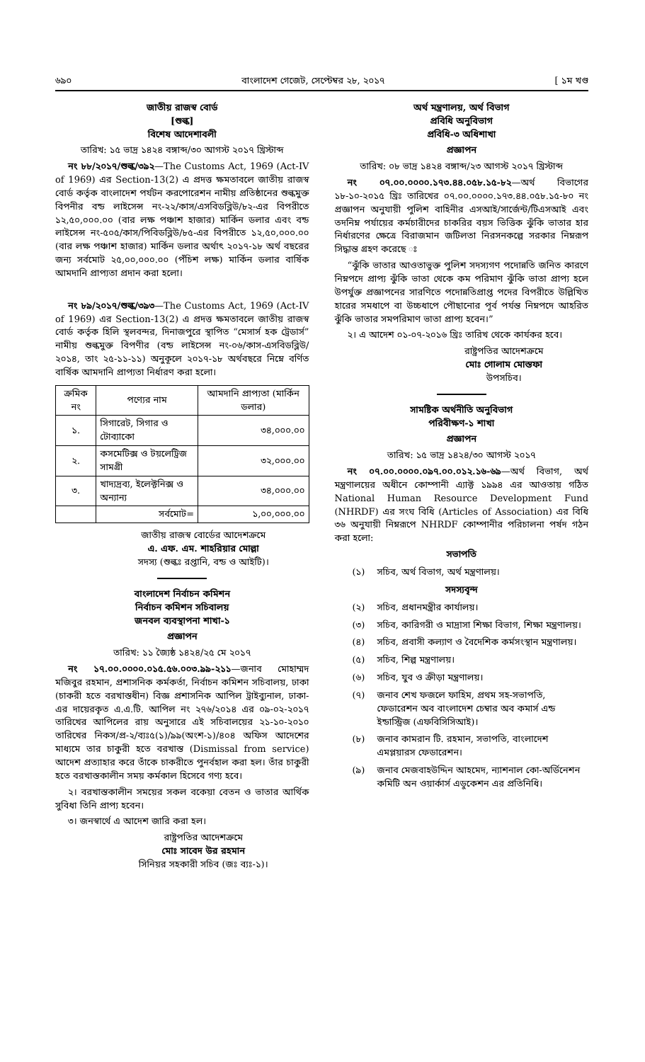৬৯০ বাংলাদেশ গেজেট, সেপ্টেম্বর ২৮, ২০১৭ [ ১ম খণ্ড
জাতীয় রাজস্ব বোর্ড
[শুল্ক]
বিশেষ আদেশাবলী
তারিখ: ১৫ ভাদ্র ১৪২৪ বঙ্গাব্দ/৩০ আগস্ট ২০১৭ খ্রিস্টাব্দ
নং ৮৮/২০১৭/শুল্ক/৩৯২—The Customs Act, 1969 (Act-IV of 1969) এর Section-13(2) এ প্রদত্ত ক্ষমতাবলে জাতীয় রাজস্ব বোর্ড কর্তৃক বাংলাদেশ পর্যটন করপোরেশন নামীয় প্রতিষ্ঠানের শুল্কমুক্ত বিপনীর বন্ড লাইসেন্স নং-২২/কাস/এসবিডব্লিউ/৮২-এর বিপরীতে ১২,৫০,০০০.০০ (বার লক্ষ পঞ্চাশ হাজার) মার্কিন ডলার এবং বন্ড লাইসেন্স নং-৫০৫/কাস/পিবিডব্লিউ/৮৫-এর বিপরীতে ১২,৫০,০০০.০০ (বার লক্ষ পঞ্চাশ হাজার) মার্কিন ডলার অর্থাৎ ২০১৭-১৮ অর্থ বছরের জন্য সর্বমোট ২৫,০০,০০০.০০ (পঁচিশ লক্ষ) মার্কিন ডলার বার্ষিক আমদানি প্রাপ্যতা প্রদান করা হলো।
নং ৮৯/২০১৭/শুল্ক/৩৯৩—The Customs Act, 1969 (Act-IV of 1969) এর Section-13(2) এ প্রদত্ত ক্ষমতাবলে জাতীয় রাজস্ব বোর্ড কর্তৃক হিলি স্থলবন্দর, দিনাজপুরে স্থাপিত “মেসার্স হক ট্রেডার্স” নামীয় শুল্কমুক্ত বিপণীর (বন্ড লাইসেন্স নং-০৬/কাস-এসবিডব্লিউ/২০১৪, তাং ২৫-১১-১১) অনুকূলে ২০১৭-১৮ অর্থবছরে নিম্নে বর্ণিত বার্ষিক আমদানি প্রাপ্যতা নির্ধারণ করা হলো।
| ক্রমিক নং | পণ্যের নাম | আমদানি প্রাপ্যতা (মার্কিন ডলার) |
| --- | --- | --- |
| ১. | সিগারেট, সিগার ও টোব্যাকো | ৩৪,০০০.০০ |
| ২. | কসমেটিক্স ও টয়লেট্রিজ সামগ্রী | ৩২,০০০.০০ |
| ৩. | খাদ্যদ্রব্য, ইলেক্টনিক্স ও অন্যান্য | ৩৪,০০০.০০ |
| | সর্বমোট= | ১,০০,০০০.০০ |
জাতীয় রাজস্ব বোর্ডের আদেশক্রমে
এ. এফ. এম. শাহরিয়ার মোল্লা
সদস্য (শুল্কঃ রপ্তানি, বন্ড ও আইটি)।
বাংলাদেশ নির্বাচন কমিশন
নির্বাচন কমিশন সচিবালয়
জনবল ব্যবস্থাপনা শাখা-১
প্রজ্ঞাপন
তারিখ: ১১ জ্যৈষ্ঠ ১৪২৪/২৫ মে ২০১৭
নং ১৭.০০.০০০০.০১৫.৫৬.০০৩.৯৯-২১১—জনাব মোহাম্মদ মজিবুর রহমান, প্রশাসনিক কর্মকর্তা, নির্বাচন কমিশন সচিবালয়, ঢাকা (চাকরী হতে বরখাস্তধীন) বিজ্ঞ প্রশাসনিক আপিল ট্রাইব্যুনাল, ঢাকা-এর দায়েরকৃত এ.এ.টি. আপিল নং ২৭৬/২০১৪ এর ০৯-০২-২০১৭ তারিখের আপিলের রায় অনুসারে এই সচিবালয়ের ২১-১০-২০১০ তারিখের নিকস/প্র-২/ব্যঃ৫(১)/৯৯(অংশ-১)/৪০৪ অফিস আদেশের মাধ্যমে তার চাকুরী হতে বরখাস্ত (Dismissal from service) আদেশ প্রত্যাহার করে তাঁকে চাকরীতে পুনর্বহাল করা হল। তাঁর চাকুরী হতে বরখাস্তকালীন সময় কর্মকাল হিসেবে গণ্য হবে।
২। বরখাস্তকালীন সময়ের সকল বকেয়া বেতন ও ভাতার আর্থিক সুবিধা তিনি প্রাপ্য হবেন।
৩। জনস্বার্থে এ আদেশ জারি করা হল।
রাষ্ট্রপতির আদেশক্রমে
মোঃ সাবেদ উর রহমান
সিনিয়র সহকারী সচিব (জঃ ব্যঃ-১)।
অর্থ মন্ত্রণালয়, অর্থ বিভাগ
প্রবিধি অনুবিভাগ
প্রবিধি-৩ অধিশাখা
প্রজ্ঞাপন
তারিখ: ০৮ ভাদ্র ১৪২৪ বঙ্গাব্দ/২৩ আগস্ট ২০১৭ খ্রিস্টাব্দ
নং ০৭.০০.০০০০.১৭৩.৪৪.০৫৮.১৫-৮২—অর্থ বিভাগের ১৮-১০-২০১৫ খ্রিঃ তারিখের ০৭.০০.০০০০.১৭৩.৪৪.০৫৮.১৫-৮০ নং প্রজ্ঞাপন অনুযায়ী পুলিশ বাহিনীর এসআই/সার্জেন্ট/টিএসআই এবং তদনিম্ন পর্যায়ের কর্মচারীদের চাকরির বয়স ভিত্তিক ঝুঁকি ভাতার হার নির্ধারণের ক্ষেত্রে বিরাজমান জটিলতা নিরসনকল্পে সরকার নিম্নরূপ সিদ্ধান্ত গ্রহণ করেছে ঃ
“ঝুঁকি ভাতার আওতাভুক্ত পুলিশ সদস্যগণ পদোন্নতি জনিত কারণে নিম্নপদে প্রাপ্য ঝুঁকি ভাতা থেকে কম পরিমাণ ঝুঁকি ভাতা প্রাপ্য হলে উপর্যুক্ত প্রজ্ঞাপনের সারণিতে পদোন্নতিপ্রাপ্ত পদের বিপরীতে উল্লিখিত হারের সমধাপে বা উচ্চধাপে পৌছানোর পূর্ব পর্যন্ত নিম্নপদে আহরিত ঝুঁকি ভাতার সমপরিমাণ ভাতা প্রাপ্য হবেন।”
২। এ আদেশ ০১-০৭-২০১৬ খ্রিঃ তারিখ থেকে কার্যকর হবে।
রাষ্ট্রপতির আদেশক্রমে
মোঃ গোলাম মোস্তফা
উপসচিব।
সামষ্টিক অর্থনীতি অনুবিভাগ
পরিবীক্ষণ-১ শাখা
প্রজ্ঞাপন
তারিখ: ১৫ ভাদ্র ১৪২৪/৩০ আগস্ট ২০১৭
নং ০৭.০০.০০০০.০৯৭.০০.০১২.১৬-৬৯—অর্থ বিভাগ, অর্থ মন্ত্রণালয়ের অধীনে কোম্পানী এ্যাক্ট ১৯৯৪ এর আওতায় গঠিত National Human Resource Development Fund (NHRDF) এর সংঘ বিধি (Articles of Association) এর বিধি ৩৬ অনুযায়ী নিম্নরূপে NHRDF কোম্পানীর পরিচালনা পর্ষদ গঠন করা হলো:
সভাপতি
(১) সচিব, অর্থ বিভাগ, অর্থ মন্ত্রণালয়।
সদস্যবৃন্দ
(২) সচিব, প্রধানমন্ত্রীর কার্যালয়।
(৩) সচিব, কারিগরী ও মাদ্রাসা শিক্ষা বিভাগ, শিক্ষা মন্ত্রণালয়।
(৪) সচিব, প্রবাসী কল্যাণ ও বৈদেশিক কর্মসংস্থান মন্ত্রণালয়।
(৫) সচিব, শিল্প মন্ত্রণালয়।
(৬) সচিব, যুব ও ক্রীড়া মন্ত্রণালয়।
(৭) জনাব শেখ ফজলে ফাহিম, প্রথম সহ-সভাপতি, ফেডারেশন অব বাংলাদেশ চেম্বার অব কমার্স এন্ড ইন্ডাস্ট্রিজ (এফবিসিসিআই)।
(৮) জনাব কামরান টি. রহমান, সভাপতি, বাংলাদেশ এমপ্লয়ারস ফেডারেশন।
(৯) জনাব মেজবাহউদ্দিন আহমেদ, ন্যাশনাল কো-অর্ডিনেশন কমিটি অন ওয়ার্কার্স এডুকেশন এর প্রতিনিধি।